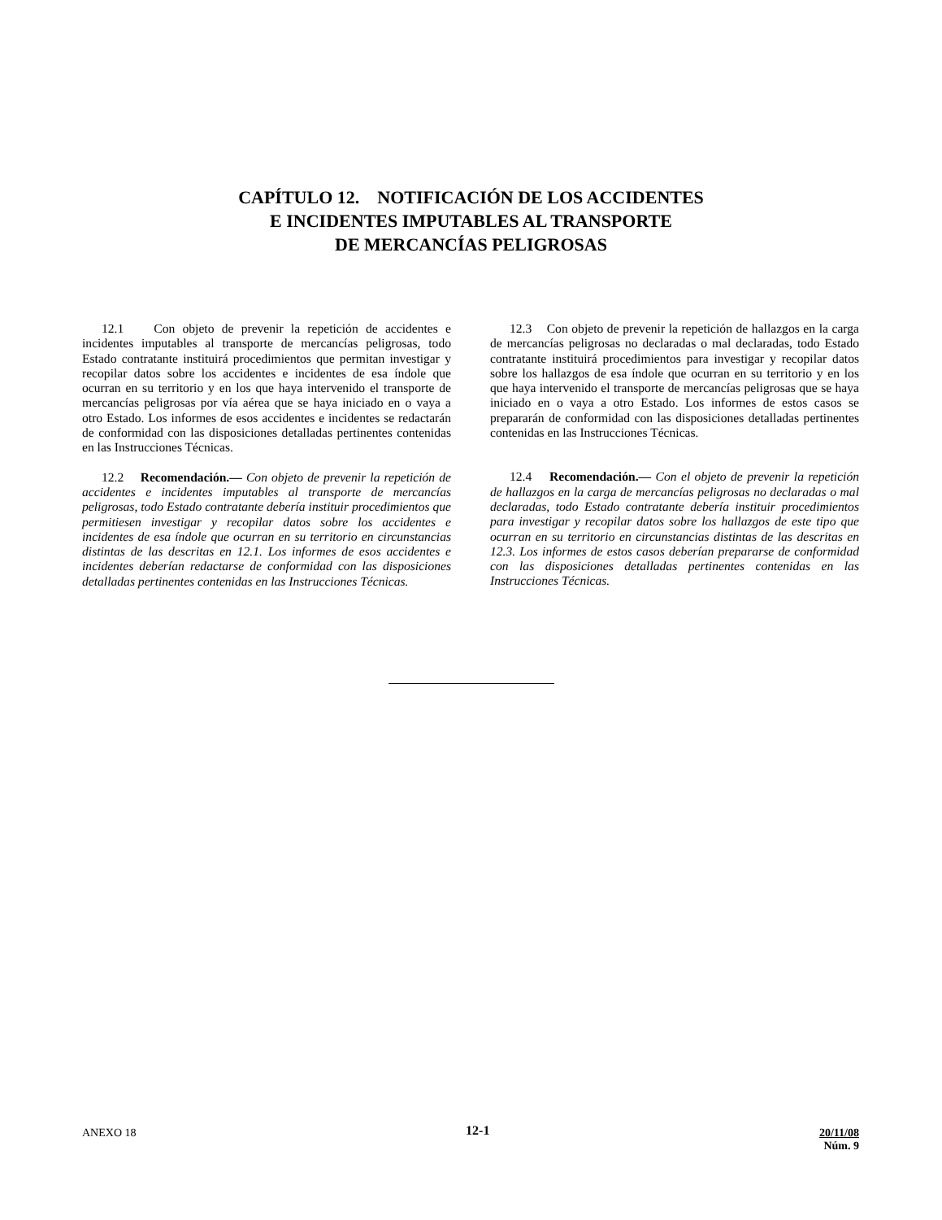CAPÍTULO 12. NOTIFICACIÓN DE LOS ACCIDENTES
E INCIDENTES IMPUTABLES AL TRANSPORTE
DE MERCANCÍAS PELIGROSAS
12.1 Con objeto de prevenir la repetición de accidentes e incidentes imputables al transporte de mercancías peligrosas, todo Estado contratante instituirá procedimientos que permitan investigar y recopilar datos sobre los accidentes e incidentes de esa índole que ocurran en su territorio y en los que haya intervenido el transporte de mercancías peligrosas por vía aérea que se haya iniciado en o vaya a otro Estado. Los informes de esos accidentes e incidentes se redactarán de conformidad con las disposiciones detalladas pertinentes contenidas en las Instrucciones Técnicas.
12.2 Recomendación.— Con objeto de prevenir la repetición de accidentes e incidentes imputables al transporte de mercancías peligrosas, todo Estado contratante debería instituir procedimientos que permitiesen investigar y recopilar datos sobre los accidentes e incidentes de esa índole que ocurran en su territorio en circunstancias distintas de las descritas en 12.1. Los informes de esos accidentes e incidentes deberían redactarse de conformidad con las disposiciones detalladas pertinentes contenidas en las Instrucciones Técnicas.
12.3 Con objeto de prevenir la repetición de hallazgos en la carga de mercancías peligrosas no declaradas o mal declaradas, todo Estado contratante instituirá procedimientos para investigar y recopilar datos sobre los hallazgos de esa índole que ocurran en su territorio y en los que haya intervenido el transporte de mercancías peligrosas que se haya iniciado en o vaya a otro Estado. Los informes de estos casos se prepararán de conformidad con las disposiciones detalladas pertinentes contenidas en las Instrucciones Técnicas.
12.4 Recomendación.— Con el objeto de prevenir la repetición de hallazgos en la carga de mercancías peligrosas no declaradas o mal declaradas, todo Estado contratante debería instituir procedimientos para investigar y recopilar datos sobre los hallazgos de este tipo que ocurran en su territorio en circunstancias distintas de las descritas en 12.3. Los informes de estos casos deberían prepararse de conformidad con las disposiciones detalladas pertinentes contenidas en las Instrucciones Técnicas.
ANEXO 18
12-1
20/11/08
Núm. 9